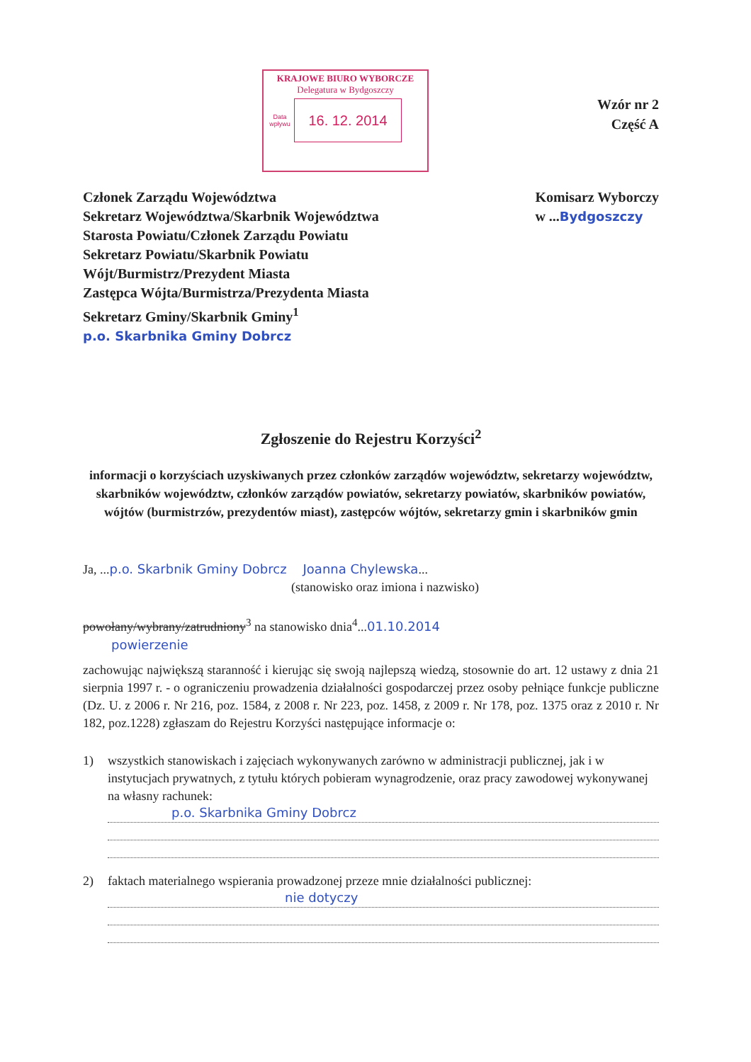KRAJOWE BIURO WYBORCZE
Delegatura w Bydgoszczy
Data wpływu
16. 12. 2014
Wzór nr 2
Część A
Członek Zarządu Województwa
Sekretarz Województwa/Skarbnik Województwa
Starosta Powiatu/Członek Zarządu Powiatu
Sekretarz Powiatu/Skarbnik Powiatu
Wójt/Burmistrz/Prezydent Miasta
Zastępca Wójta/Burmistrza/Prezydenta Miasta
Sekretarz Gminy/Skarbnik Gminy<sup>1</sup>
p.o. Skarbnika Gminy Dobrcz
Komisarz Wyborczy
w ...Bydgoszczy
Zgłoszenie do Rejestru Korzyści<sup>2</sup>
informacji o korzyściach uzyskiwanych przez członków zarządów województw, sekretarzy województw, skarbników województw, członków zarządów powiatów, sekretarzy powiatów, skarbników powiatów, wójtów (burmistrzów, prezydentów miast), zastępców wójtów, sekretarzy gmin i skarbników gmin
Ja, ...p.o. Skarbnik Gminy Dobrcz Joanna Chylewska...
(stanowisko oraz imiona i nazwisko)
powołany/wybrany/zatrudniony<sup>3</sup> na stanowisko dnia<sup>4</sup>...01.10.2014
powierzenie
zachowując największą staranność i kierując się swoją najlepszą wiedzą, stosownie do art. 12 ustawy z dnia 21 sierpnia 1997 r. - o ograniczeniu prowadzenia działalności gospodarczej przez osoby pełniące funkcje publiczne (Dz. U. z 2006 r. Nr 216, poz. 1584, z 2008 r. Nr 223, poz. 1458, z 2009 r. Nr 178, poz. 1375 oraz z 2010 r. Nr 182, poz.1228) zgłaszam do Rejestru Korzyści następujące informacje o:
1) wszystkich stanowiskach i zajęciach wykonywanych zarówno w administracji publicznej, jak i w instytucjach prywatnych, z tytułu których pobieram wynagrodzenie, oraz pracy zawodowej wykonywanej na własny rachunek:
p.o. Skarbnika Gminy Dobrcz
2) faktach materialnego wspierania prowadzonej przeze mnie działalności publicznej:
nie dotyczy